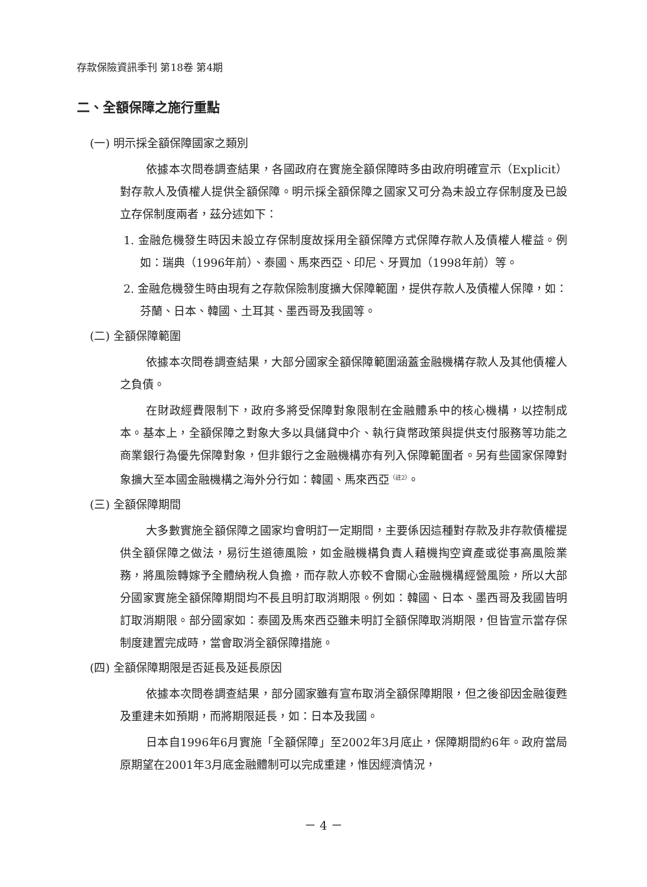存款保險資訊季刊 第18卷 第4期
二、全額保障之施行重點
(一) 明示採全額保障國家之類別
依據本次問卷調查結果，各國政府在實施全額保障時多由政府明確宣示（Explicit）對存款人及債權人提供全額保障。明示採全額保障之國家又可分為未設立存保制度及已設立存保制度兩者，茲分述如下：
1. 金融危機發生時因未設立存保制度故採用全額保障方式保障存款人及債權人權益。例如：瑞典（1996年前）、泰國、馬來西亞、印尼、牙買加（1998年前）等。
2. 金融危機發生時由現有之存款保險制度擴大保障範圍，提供存款人及債權人保障，如：芬蘭、日本、韓國、土耳其、墨西哥及我國等。
(二) 全額保障範圍
依據本次問卷調查結果，大部分國家全額保障範圍涵蓋金融機構存款人及其他債權人之負債。
在財政經費限制下，政府多將受保障對象限制在金融體系中的核心機構，以控制成本。基本上，全額保障之對象大多以具儲貸中介、執行貨幣政策與提供支付服務等功能之商業銀行為優先保障對象，但非銀行之金融機構亦有列入保障範圍者。另有些國家保障對象擴大至本國金融機構之海外分行如：韓國、馬來西亞<sup>（註2）</sup>。
(三) 全額保障期間
大多數實施全額保障之國家均會明訂一定期間，主要係因這種對存款及非存款債權提供全額保障之做法，易衍生道德風險，如金融機構負責人藉機掏空資產或從事高風險業務，將風險轉嫁予全體納稅人負擔，而存款人亦較不會關心金融機構經營風險，所以大部分國家實施全額保障期間均不長且明訂取消期限。例如：韓國、日本、墨西哥及我國皆明訂取消期限。部分國家如：泰國及馬來西亞雖未明訂全額保障取消期限，但皆宣示當存保制度建置完成時，當會取消全額保障措施。
(四) 全額保障期限是否延長及延長原因
依據本次問卷調查結果，部分國家雖有宣布取消全額保障期限，但之後卻因金融復甦及重建未如預期，而將期限延長，如：日本及我國。
日本自1996年6月實施「全額保障」至2002年3月底止，保障期間約6年。政府當局原期望在2001年3月底金融體制可以完成重建，惟因經濟情況，
－ 4 －